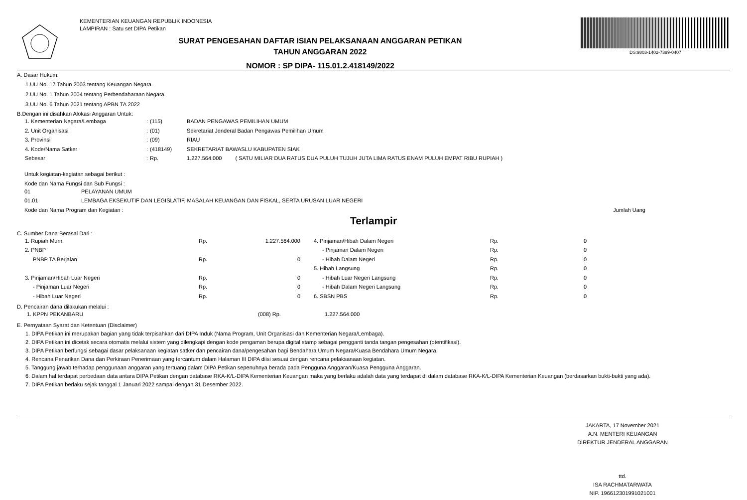KEMENTERIAN KEUANGAN REPUBLIK INDONESIA
LAMPIRAN : Satu set DIPA Petikan
SURAT PENGESAHAN DAFTAR ISIAN PELAKSANAAN ANGGARAN PETIKAN
TAHUN ANGGARAN 2022
NOMOR : SP DIPA- 115.01.2.418149/2022
DS:9803-1402-7399-0407
A. Dasar Hukum:
1.UU No. 17 Tahun 2003 tentang Keuangan Negara.
2.UU No. 1 Tahun 2004 tentang Perbendaharaan Negara.
3.UU No. 6 Tahun 2021 tentang APBN TA 2022
B.Dengan ini disahkan Alokasi Anggaran Untuk:
| 1. Kementerian Negara/Lembaga | : | (115) | BADAN PENGAWAS PEMILIHAN UMUM | |
| 2. Unit Organisasi | : | (01) | Sekretariat Jenderal Badan Pengawas Pemilihan Umum | |
| 3. Provinsi | : | (09) | RIAU | |
| 4. Kode/Nama Satker | : | (418149) | SEKRETARIAT BAWASLU KABUPATEN SIAK | |
| Sebesar | : | Rp. | 1.227.564.000 | ( SATU MILIAR DUA RATUS DUA PULUH TUJUH JUTA LIMA RATUS ENAM PULUH EMPAT RIBU RUPIAH ) |
Untuk kegiatan-kegiatan sebagai berikut :
Kode dan Nama Fungsi dan Sub Fungsi :
| 01 | PELAYANAN UMUM |
| 01.01 | LEMBAGA EKSEKUTIF DAN LEGISLATIF, MASALAH KEUANGAN DAN FISKAL, SERTA URUSAN LUAR NEGERI |
Kode dan Nama Program dan Kegiatan : Jumlah Uang
Terlampir
C. Sumber Dana Berasal Dari :
| 1. Rupiah Murni | Rp. | 1.227.564.000 | 4. Pinjaman/Hibah Dalam Negeri | Rp. | 0 |
| 2. PNBP | | | - Pinjaman Dalam Negeri | Rp. | 0 |
| PNBP TA Berjalan | Rp. | 0 | - Hibah Dalam Negeri | Rp. | 0 |
| | | | 5. Hibah Langsung | Rp. | 0 |
| 3. Pinjaman/Hibah Luar Negeri | Rp. | 0 | - Hibah Luar Negeri Langsung | Rp. | 0 |
| - Pinjaman Luar Negeri | Rp. | 0 | - Hibah Dalam Negeri Langsung | Rp. | 0 |
| - Hibah Luar Negeri | Rp. | 0 | 6. SBSN PBS | Rp. | 0 |
D. Pencairan dana dilakukan melalui :
| 1. KPPN PEKANBARU | (008) Rp. | 1.227.564.000 |
E. Pernyataan Syarat dan Ketentuan (Disclaimer)
1. DIPA Petikan ini merupakan bagian yang tidak terpisahkan dari DIPA Induk (Nama Program, Unit Organisasi dan Kementerian Negara/Lembaga).
2. DIPA Petikan ini dicetak secara otomatis melalui sistem yang dilengkapi dengan kode pengaman berupa digital stamp sebagai pengganti tanda tangan pengesahan (otentifikasi).
3. DIPA Petikan berfungsi sebagai dasar pelaksanaan kegiatan satker dan pencairan dana/pengesahan bagi Bendahara Umum Negara/Kuasa Bendahara Umum Negara.
4. Rencana Penarikan Dana dan Perkiraan Penerimaan yang tercantum dalam Halaman III DIPA diisi sesuai dengan rencana pelaksanaan kegiatan.
5. Tanggung jawab terhadap penggunaan anggaran yang tertuang dalam DIPA Petikan sepenuhnya berada pada Pengguna Anggaran/Kuasa Pengguna Anggaran.
6. Dalam hal terdapat perbedaan data antara DIPA Petikan dengan database RKA-K/L-DIPA Kementerian Keuangan maka yang berlaku adalah data yang terdapat di dalam database RKA-K/L-DIPA Kementerian Keuangan (berdasarkan bukti-bukti yang ada).
7. DIPA Petikan berlaku sejak tanggal 1 Januari 2022 sampai dengan 31 Desember 2022.
JAKARTA, 17 November 2021
A.N. MENTERI KEUANGAN
DIREKTUR JENDERAL ANGGARAN
ttd.
ISA RACHMATARWATA
NIP. 196612301991021001